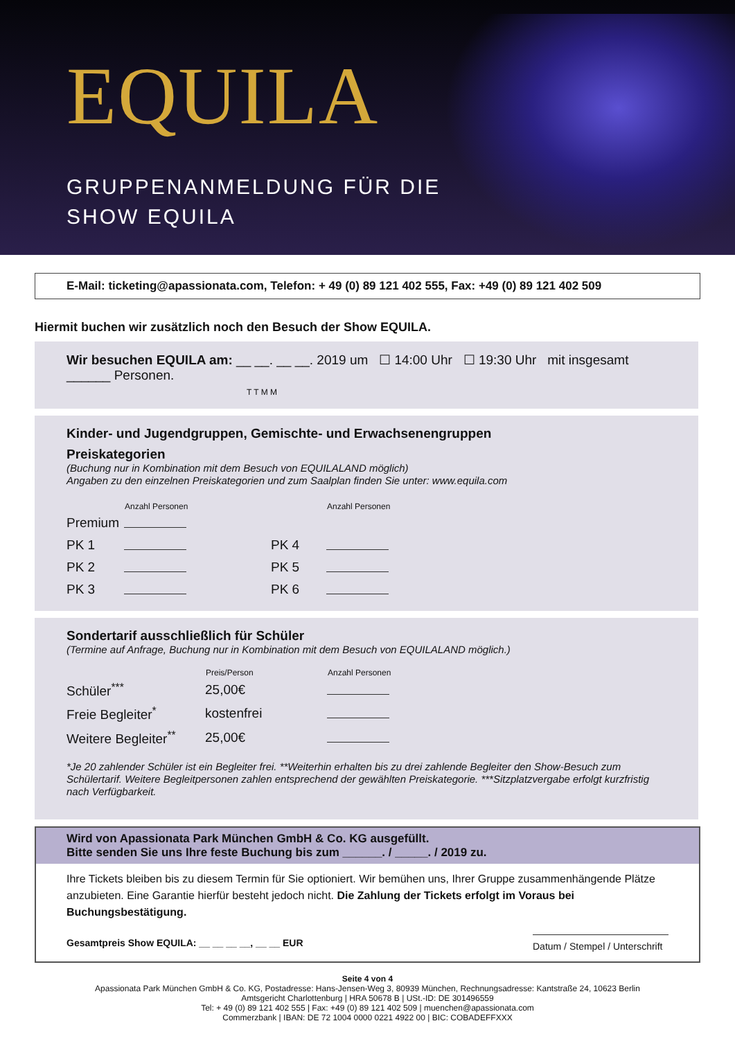EQUILA
GRUPPENANMELDUNG FÜR DIE
SHOW EQUILA
E-Mail: ticketing@apassionata.com, Telefon: + 49 (0) 89 121 402 555, Fax: +49 (0) 89 121 402 509
Hiermit buchen wir zusätzlich noch den Besuch der Show EQUILA.
Wir besuchen EQUILA am: __ __. __ __. 2019 um ☐ 14:00 Uhr ☐ 19:30 Uhr mit insgesamt ______ Personen.
T T M M
Kinder- und Jugendgruppen, Gemischte- und Erwachsenengruppen
Preiskategorien
(Buchung nur in Kombination mit dem Besuch von EQUILALAND möglich)
Angaben zu den einzelnen Preiskategorien und zum Saalplan finden Sie unter: www.equila.com
| | Anzahl Personen | | Anzahl Personen |
| --- | --- | --- | --- |
| Premium | | | |
| PK 1 | | PK 4 | |
| PK 2 | | PK 5 | |
| PK 3 | | PK 6 | |
Sondertarif ausschließlich für Schüler
(Termine auf Anfrage, Buchung nur in Kombination mit dem Besuch von EQUILALAND möglich.)
| | Preis/Person | Anzahl Personen |
| --- | --- | --- |
| Schüler<sup>***</sup> | 25,00€ | |
| Freie Begleiter<sup>*</sup> | kostenfrei | |
| Weitere Begleiter<sup>**</sup> | 25,00€ | |
*Je 20 zahlender Schüler ist ein Begleiter frei. **Weiterhin erhalten bis zu drei zahlende Begleiter den Show-Besuch zum Schülertarif. Weitere Begleitpersonen zahlen entsprechend der gewählten Preiskategorie. ***Sitzplatzvergabe erfolgt kurzfristig nach Verfügbarkeit.
Wird von Apassionata Park München GmbH & Co. KG ausgefüllt.
Bitte senden Sie uns Ihre feste Buchung bis zum ______. / _____. / 2019 zu.
Ihre Tickets bleiben bis zu diesem Termin für Sie optioniert. Wir bemühen uns, Ihrer Gruppe zusammenhängende Plätze anzubieten. Eine Garantie hierfür besteht jedoch nicht. Die Zahlung der Tickets erfolgt im Voraus bei Buchungsbestätigung.
Gesamtpreis Show EQUILA: __ __ __ __, __ __ EUR Datum / Stempel / Unterschrift
Seite 4 von 4
Apassionata Park München GmbH & Co. KG, Postadresse: Hans-Jensen-Weg 3, 80939 München, Rechnungsadresse: Kantstraße 24, 10623 Berlin
Amtsgericht Charlottenburg | HRA 50678 B | USt.-ID: DE 301496559
Tel: + 49 (0) 89 121 402 555 | Fax: +49 (0) 89 121 402 509 | muenchen@apassionata.com
Commerzbank | IBAN: DE 72 1004 0000 0221 4922 00 | BIC: COBADEFFXXX